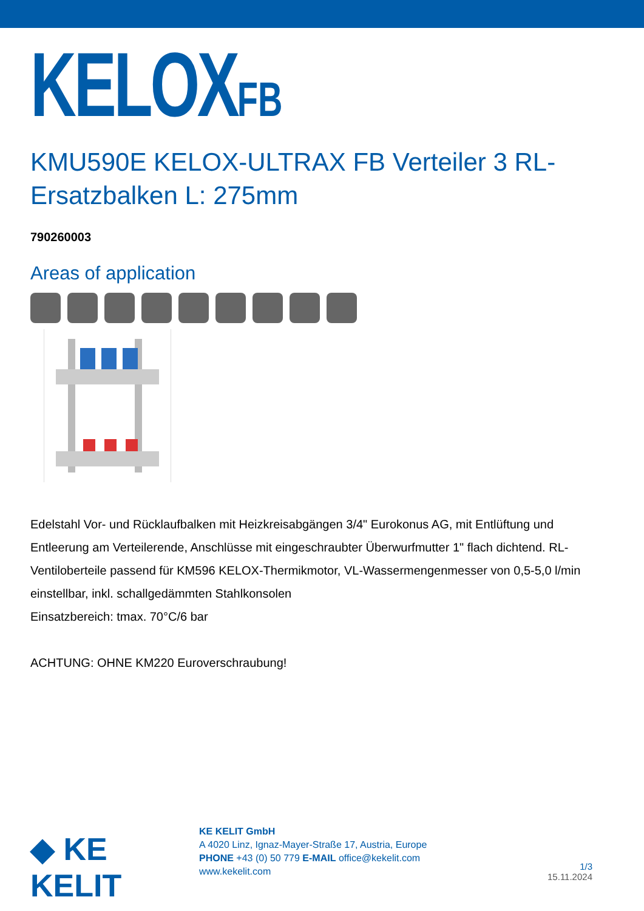KELOXFB
KMU590E KELOX-ULTRAX FB Verteiler 3 RL-Ersatzbalken L: 275mm
790260003
Areas of application
Edelstahl Vor- und Rücklaufbalken mit Heizkreisabgängen 3/4" Eurokonus AG, mit Entlüftung und Entleerung am Verteilerende, Anschlüsse mit eingeschraubter Überwurfmutter 1" flach dichtend. RL-Ventiloberteile passend für KM596 KELOX-Thermikmotor, VL-Wassermengenmesser von 0,5-5,0 l/min einstellbar, inkl. schallgedämmten Stahlkonsolen
Einsatzbereich: tmax. 70°C/6 bar
ACHTUNG: OHNE KM220 Euroverschraubung!
◆ KE KELIT
KE KELIT GmbH
A 4020 Linz, Ignaz-Mayer-Straße 17, Austria, Europe
PHONE +43 (0) 50 779 E-MAIL office@kekelit.com
www.kekelit.com
1/3
15.11.2024